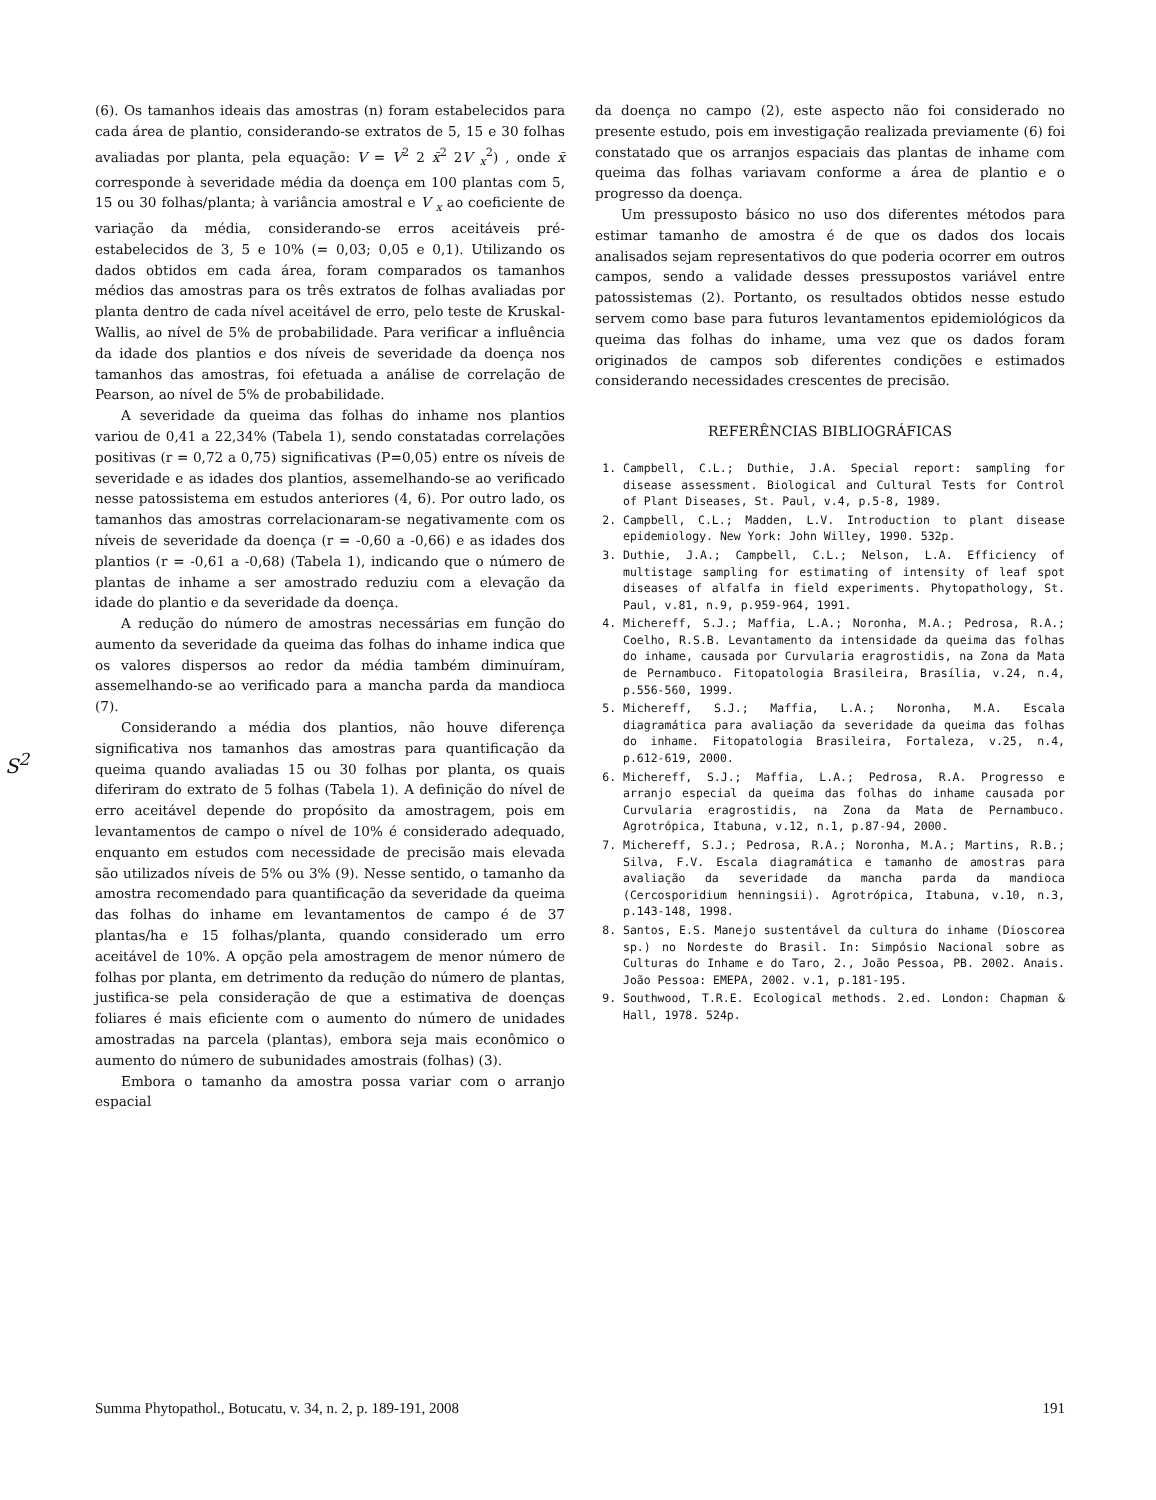(6). Os tamanhos ideais das amostras (n) foram estabelecidos para cada área de plantio, considerando-se extratos de 5, 15 e 30 folhas avaliadas por planta, pela equação: V = V<sup>2</sup> 2 x̄<sup>2</sup> 2V <sub>x</sub><sup>2</sup>) , onde x̄ corresponde à severidade média da doença em 100 plantas com 5, 15 ou 30 folhas/planta; à variância amostral e V <sub>x</sub> ao coeficiente de variação da média, considerando-se erros aceitáveis pré-estabelecidos de 3, 5 e 10% (= 0,03; 0,05 e 0,1). Utilizando os dados obtidos em cada área, foram comparados os tamanhos médios das amostras para os três extratos de folhas avaliadas por planta dentro de cada nível aceitável de erro, pelo teste de Kruskal-Wallis, ao nível de 5% de probabilidade. Para verificar a influência da idade dos plantios e dos níveis de severidade da doença nos tamanhos das amostras, foi efetuada a análise de correlação de Pearson, ao nível de 5% de probabilidade.
A severidade da queima das folhas do inhame nos plantios variou de 0,41 a 22,34% (Tabela 1), sendo constatadas correlações positivas (r = 0,72 a 0,75) significativas (P=0,05) entre os níveis de severidade e as idades dos plantios, assemelhando-se ao verificado nesse patossistema em estudos anteriores (4, 6). Por outro lado, os tamanhos das amostras correlacionaram-se negativamente com os níveis de severidade da doença (r = -0,60 a -0,66) e as idades dos plantios (r = -0,61 a -0,68) (Tabela 1), indicando que o número de plantas de inhame a ser amostrado reduziu com a elevação da idade do plantio e da severidade da doença.
A redução do número de amostras necessárias em função do aumento da severidade da queima das folhas do inhame indica que os valores dispersos ao redor da média também diminuíram, assemelhando-se ao verificado para a mancha parda da mandioca (7).
Considerando a média dos plantios, não houve diferença significativa nos tamanhos das amostras para quantificação da queima quando avaliadas 15 ou 30 folhas por planta, os quais diferiram do extrato de 5 folhas (Tabela 1). A definição do nível de erro aceitável depende do propósito da amostragem, pois em levantamentos de campo o nível de 10% é considerado adequado, enquanto em estudos com necessidade de precisão mais elevada são utilizados níveis de 5% ou 3% (9). Nesse sentido, o tamanho da amostra recomendado para quantificação da severidade da queima das folhas do inhame em levantamentos de campo é de 37 plantas/ha e 15 folhas/planta, quando considerado um erro aceitável de 10%. A opção pela amostragem de menor número de folhas por planta, em detrimento da redução do número de plantas, justifica-se pela consideração de que a estimativa de doenças foliares é mais eficiente com o aumento do número de unidades amostradas na parcela (plantas), embora seja mais econômico o aumento do número de subunidades amostrais (folhas) (3).
Embora o tamanho da amostra possa variar com o arranjo espacial
da doença no campo (2), este aspecto não foi considerado no presente estudo, pois em investigação realizada previamente (6) foi constatado que os arranjos espaciais das plantas de inhame com queima das folhas variavam conforme a área de plantio e o progresso da doença.
Um pressuposto básico no uso dos diferentes métodos para estimar tamanho de amostra é de que os dados dos locais analisados sejam representativos do que poderia ocorrer em outros campos, sendo a validade desses pressupostos variável entre patossistemas (2). Portanto, os resultados obtidos nesse estudo servem como base para futuros levantamentos epidemiológicos da queima das folhas do inhame, uma vez que os dados foram originados de campos sob diferentes condições e estimados considerando necessidades crescentes de precisão.
REFERÊNCIAS BIBLIOGRÁFICAS
1. Campbell, C.L.; Duthie, J.A. Special report: sampling for disease assessment. Biological and Cultural Tests for Control of Plant Diseases, St. Paul, v.4, p.5-8, 1989.
2. Campbell, C.L.; Madden, L.V. Introduction to plant disease epidemiology. New York: John Willey, 1990. 532p.
3. Duthie, J.A.; Campbell, C.L.; Nelson, L.A. Efficiency of multistage sampling for estimating of intensity of leaf spot diseases of alfalfa in field experiments. Phytopathology, St. Paul, v.81, n.9, p.959-964, 1991.
4. Michereff, S.J.; Maffia, L.A.; Noronha, M.A.; Pedrosa, R.A.; Coelho, R.S.B. Levantamento da intensidade da queima das folhas do inhame, causada por Curvularia eragrostidis, na Zona da Mata de Pernambuco. Fitopatologia Brasileira, Brasília, v.24, n.4, p.556-560, 1999.
5. Michereff, S.J.; Maffia, L.A.; Noronha, M.A. Escala diagramática para avaliação da severidade da queima das folhas do inhame. Fitopatologia Brasileira, Fortaleza, v.25, n.4, p.612-619, 2000.
6. Michereff, S.J.; Maffia, L.A.; Pedrosa, R.A. Progresso e arranjo especial da queima das folhas do inhame causada por Curvularia eragrostidis, na Zona da Mata de Pernambuco. Agrotrópica, Itabuna, v.12, n.1, p.87-94, 2000.
7. Michereff, S.J.; Pedrosa, R.A.; Noronha, M.A.; Martins, R.B.; Silva, F.V. Escala diagramática e tamanho de amostras para avaliação da severidade da mancha parda da mandioca (Cercosporidium henningsii). Agrotrópica, Itabuna, v.10, n.3, p.143-148, 1998.
8. Santos, E.S. Manejo sustentável da cultura do inhame (Dioscorea sp.) no Nordeste do Brasil. In: Simpósio Nacional sobre as Culturas do Inhame e do Taro, 2., João Pessoa, PB. 2002. Anais. João Pessoa: EMEPA, 2002. v.1, p.181-195.
9. Southwood, T.R.E. Ecological methods. 2.ed. London: Chapman & Hall, 1978. 524p.
S<sup>2</sup>
Summa Phytopathol., Botucatu, v. 34, n. 2, p. 189-191, 2008 191